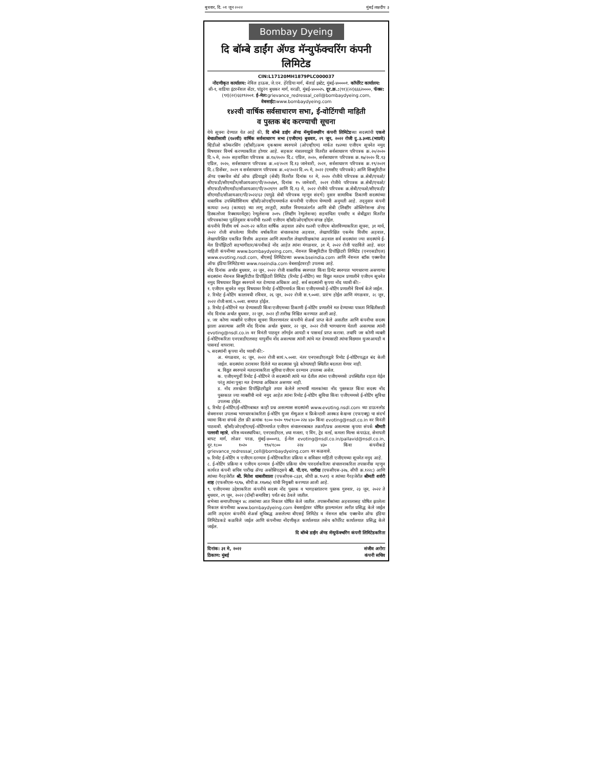बुधवार, दि. ०१ जून २०२२ मुंबई लक्षदीप ३
Bombay Dyeing
दि बॉम्बे डाईंग ॲण्ड मॅन्युफॅक्चरिंग कंपनी लिमिटेड
CIN:L17120MH1879PLC000037
नोंदणीकृत कार्यालय: नेविल हाऊस, जे.एन. हेरेडिया मार्ग, बॅलार्ड इस्टेट, मुंबई-४००००१. कॉर्पोरेट कार्यालय: सी-१, वाडिया इंटरनॅशल सेंटर, पांडुरंग बुधकर मार्ग, वरळी, मुंबई-४०००२५. दूर.क्र.:(९१)(२२)६६६२००००, फॅक्स:(९१)(२२)६६१९२००१. ई-मेल: grievance_redressal_cell@bombaydyeing.com, वेबसाईट: www.bombaydyeing.com
१४२वी वार्षिक सर्वसाधारण सभा, ई-वोटिंगची माहिती
व पुस्तक बंद करण्याची सूचना
येथे सूचना देण्यात येत आहे की, दि बॉम्बे डाईंग ॲण्ड मॅन्युफॅक्चरिंग कंपनी लिमिटेडच्या सदस्यांची एकशे बेचाळीसावी (१४२वी) वार्षिक सर्वसाधारण सभा (एजीएम) बुधवार, २९ जून, २०२२ रोजी दु.३.३०वा.(भाप्रवे) व्हिडीओ कॉन्फरसिंग (व्हीसी)/अन्य दृकश्राव्य स्वरुपाने (ओएव्हीएम) मार्फत १४२व्या एजीएम सूचनेत नमुद विषयावर विमर्ष करण्याकरिता होणार आहे. सहकार मंत्रालयाद्वारे वितरीत सर्वसाधारण परिपत्रक क्र.२०/२०२० दि.५ मे, २०२० सहवाचिता परिपत्रक क्र.१४/२०२० दि.८ एप्रिल, २०२०, सर्वसाधारण परिपत्रक क्र.१७/२०२० दि.१३ एप्रिल, २०२०, सर्वसाधारण परिपत्रक क्र.०२/२०२१ दि.१३ जानेवारी, २०२१, सर्वसाधारण परिपत्रक क्र.१९/२०२१ दि.८ डिसेंबर, २०२१ व सर्वसाधारण परिपत्रक क्र.०२/२०२२ दि.०५ मे, २०२२ (एमसीए परिपत्रके) आणि सिक्युरिटीज ॲण्ड एक्सचेंज बोर्ड ऑफ इंडियाद्वारे (सेबी) वितरीत दिनांक १२ मे, २०२० रोजीचे परिपत्रक क्र.सेबी/एचओ/सीएफडी/सीएमडी१/सीआयआर/पी/२०२०/७९, दिनांक १५ जानेवारी, २०२१ रोजीचे परिपत्रक क्र.सेबी/एचओ/सीएफडी/सीएमडी२/सीआयआर/पी/२०२१/११ आणि दि.१३ मे, २०२२ रोजीचे परिपत्रक क्र.सेबी/एचओ/सीएफडी/सीएमडी२/सीआयआर/पी/२०२२/६२ (यापुढे सेबी परिपत्रक म्हणून संदर्भ) नुसार सामायिक ठिकाणी सदस्यांच्या वास्तविक उपस्थितीशिवाय व्हीसी/ओएव्हीएममार्फत कंपनीची एजीएम घेण्याची अनुमती आहे. तद्नुसार कंपनी कायदा २०१३ (कायदा) च्या लागू तरतुदी, त्यातील नियमाअंतर्गत आणि सेबी (लिस्टींग ऑब्लिगेशन्स ॲण्ड डिस्कलोजर रिक्वायरमेंट्स) रेग्युलेशन्स २०१५ (लिस्टींग रेग्युलेशन्स) सहवाचिता एमसीए व सेबीद्वारा वितरीत परिपत्रकांच्या पुर्ततेनुसार कंपनीची १४२वी एजीएम व्हीसी/ओएव्हीएम संपन्न होईल.
कंपनीचे वित्तीय वर्ष २०२१-२२ करिता वार्षिक अहवाल तसेच १४२वी एजीएम बोलविण्याकरिता सूचना, ३१ मार्च, २०२२ रोजी संपलेल्या वित्तीय वर्षाकरिता संचालकांचा अहवाल, लेखापरिक्षित एकमेव वित्तीय अहवाल, लेखापरिक्षित एकत्रित वित्तीय अहवाल आणि त्यावरील लेखापरिक्षकांचा अहवाल सर्व सदस्यांना ज्या सदस्यांचे ई-मेल डिपॉझिटरी सहभागीदार/कंपनीकडे नोंद आहेत त्यांना मंगळवार, ३१ मे, २०२२ रोजी पाठविले आहे. सदर माहिती कंपनीच्या www.bombaydyeing.com, नॅशनल सिक्युरिटीज डिपॉझिटरी लिमिटेड (एनएसडीएल) www.evoting.nsdl.com, बीएसई लिमिटेडच्या www.bseindia.com आणि नॅशनल स्टॉक एक्सचेंज ऑफ इंडिया लिमिटेडच्या www.nseindia.com वेबसाईटवरही उपलब्ध आहे.
नोंद दिनांक अर्थात बुधवार, २२ जून, २०२२ रोजी वास्तविक स्वरुपात किंवा डिमॅट स्वरुपात भागधारणा असणाऱ्या सदस्यांना नॅशनल सिक्युरिटीज डिपॉझिटरी लिमिटेड (रिमोट ई-वोटिंग) च्या विद्युत मतदान प्रणालीने एजीएम सूचनेत नमुद विषयावर विद्युत स्वरुपाने मत देण्याचा अधिकार आहे. सर्व सदस्यांनी कृपया नोंद घ्यावी की:-
१. एजीएम सूचनेत नमुद विषयावर रिमोट ई-वोटिंगमार्फत किंवा एजीएममध्ये ई-वोटिंग प्रणालीने विमर्ष केले जाईल.
२. रिमोट ई-वोटिंग कालावधी रविवार, २६ जून, २०२२ रोजी स.९.००वा. प्रारंभ होईल आणि मंगळवार, २८ जून, २०२२ रोजी सायं.५.००वा. समाप्त होईल.
३. रिमोट ई-वोटिंगने मत देण्यासाठी किंवा एजीएमच्या ठिकाणी ई-वोटिंग प्रणालीने मत देण्याच्या पात्रता निश्चितीसाठी नोंद दिनांक अर्थात बुधवार, २२ जून, २०२२ ही तारीख निश्चित करण्यात आली आहे.
४. जर कोणा व्यक्तीने एजीएम सूचना वितरणानंतर कंपनीचे शेअर्स प्राप्त केले असतील आणि कंपनीचा सदस्य झाला असल्यास आणि नोंद दिनांक अर्थात बुधवार, २२ जून, २०२२ रोजी भागधारणा घेतली असल्यास त्यांनी evoting@nsdl.co.in वर विनंती पाठवून लॉगईन आयडी व पासवर्ड प्राप्त करावा. तथापि जर कोणी व्यक्ती ई-वोटिंगकरिता एनएसडीएलसह यापुर्वीच नोंद असल्यास त्यांनी त्यांचे मत देण्यासाठी त्यांचा विद्यमान युजरआयडी व पासवर्ड वापरावा.
५. सदस्यांनी कृपया नोंद घ्यावी की:-
अ. मंगळवार, २८ जून, २०२२ रोजी सायं.५.००वा. नंतर एनएसडीएलद्वारे रिमोट ई-वोटिंगपद्धत बंद केली जाईल. सदस्यांना ठरावावर दिलेले मत सदस्यास पुढे कोणत्याही स्थितीत बदलता येणार नाही.
ब. विद्युत स्वरुपाने मतदानाकरिता सुविधा एजीएम दरम्यान उपलब्ध असेल.
क. एजीएमपुर्वी रिमोट ई-वोटिंगने जे सदस्यांनी त्यांचे मत देतील त्यांना एजीएममध्ये उपस्थितीत राहता येईल परंतु त्यांना पुन्हा मत देण्याचा अधिकार असणार नाही.
ड. नोंद तारखेला डिपॉझिटरीद्वारे तयार केलेले लाभार्थी मालकांच्या नोंद पुस्तकात किंवा सदस्य नोंद पुस्तकात ज्या व्यक्तींची नावे नमुद आहेत त्यांना रिमोट ई-वोटिंग सुविधा किंवा एजीएममध्ये ई-वोटिंग सुविधा उपलब्ध होईल.
६. रिमोट ई-वोटिंग/ई-वोटिंगबाबत काही प्रश्न असल्यास सदस्यांनी www.evoting.nsdl.com च्या डाऊनलोड सेक्शनवर उपलब्ध भागधारकांकरिता ई-वोटिंग युजर मॅन्युअल व फ्रिकेन्टली आस्कड केश्चन्स (एफएक्यु) चा संदर्भ घ्यावा किंवा संपर्क टोल फ्री क्रमांक १८०० १०२० ९९०/१८०० २२४ ४३० किंवा evoting@nsdl.co.in वर विनंती पाठवावी. व्हीसी/ओएव्हीएम/ई-वोटिंगमार्फत एजीएम संचालनाबाबत तक्रारी/प्रश्न असल्यास कृपया संपर्क श्रीमती पल्लवी म्हात्रे, वरिष्ठ व्यवस्थापिका, एनएसडीएल, ४था मजला, ए विंग, ट्रेड वर्ल्ड, कमला मिल्स कंपाऊंड, सेनापती बापट मार्ग, लोअर परळ, मुंबई-४०००१३, ई-मेल evoting@nsdl.co.in/pallavid@nsdl.co.in, दूर.१८०० १०२० ९९०/१८०० २२४ ४३० किंवा कंपनीकडे grievance_redressal_cell@bombaydyeing.com वर कळवावे.
७. रिमोट ई-वोटिंग व एजीएम दरम्यान ई-वोटिंगकरिता प्रक्रिया व सविस्तर माहिती एजीएमच्या सूचनेत नमुद आहे.
८. ई-वोटिंग प्रक्रिया व एजीएम दरम्यान ई-वोटिंग प्रक्रिया योग्य पारदर्शकरित्या संचालनाकरिता तपासनीस म्हणून कार्यरत कंपनी सचिव पारीख ॲण्ड असोसिएट्सचे श्री. पी.एन. पारीख (एफसीएस-३२७, सीपी क्र.१२२८) आणि त्यांच्या गैरहजेरीत श्री. मितेश धाबलीवाला (एफसीएस-८३३१, सीपी क्र.९५११) व त्यांच्या गैरहजेरीत श्रीमती शर्वरी शाह (एफसीएस-९६९७, सीपी क्र.११७१७) यांची नियुक्ती करण्यात आली आहे.
९. एजीएमच्या उद्देशाकरिता कंपनीचे सदस्य नोंद पुस्तक व भागहस्तांतरण पुस्तक गुरुवार, २३ जून, २०२२ ते बुधवार, २९ जून, २०२२ (दोन्ही समाविष्ट) पर्यंत बंद ठेवले जातील.
सभेच्या समाप्तीपासून ४८ तासांच्या आत निकाल घोषित केले जातील. तपासनीसांच्या अहवालासह घोषित झालेला निकाल कंपनीच्या www.bombaydyeing.com वेबसाईटवर घोषित झाल्यानंतर त्वरीत प्रसिद्ध केले जाईल आणि तद्नंतर कंपनीचे शेअर्स सुचिबद्ध असलेल्या बीएसई लिमिटेड व नॅशनल स्टॉक एक्सचेंज ऑफ इंडिया लिमिटेडकडे कळविले जाईल आणि कंपनीच्या नोंदणीकृत कार्यालयात तसेच कॉर्पोरेट कार्यालयात प्रसिद्ध केले जाईल.
दि बॉम्बे डाईंग ॲण्ड मॅन्युफॅक्चरिंग कंपनी लिमिटेडकरिता
दिनांक: ३१ मे, २०२२
ठिकाण: मुंबई संजीव अरोरा
कंपनी सचिव